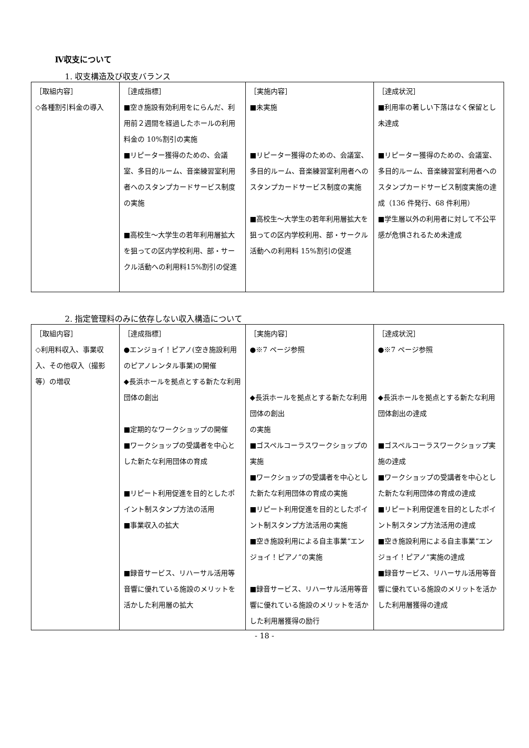Ⅳ収支について
1. 収支構造及び収支バランス
| ［取組内容］ ◇各種割引料金の導入 | ［達成指標］ ■空き施設有効利用をにらんだ、利用前２週間を経過したホールの利用料金の 10%割引の実施 ■リピーター獲得のための、会議室、多目的ルーム、音楽練習室利用者へのスタンプカードサービス制度の実施 ■高校生～大学生の若年利用層拡大を狙っての区内学校利用、部・サークル活動への利用料15%割引の促進 | ［実施内容］ ■未実施 ■リピーター獲得のための、会議室、多目的ルーム、音楽練習室利用者へのスタンプカードサービス制度の実施 ■高校生～大学生の若年利用層拡大を狙っての区内学校利用、部・サークル活動への利用料 15%割引の促進 | ［達成状況］ ■利用率の著しい下落はなく保留とし未達成 ■リピーター獲得のための、会議室、多目的ルーム、音楽練習室利用者へのスタンプカードサービス制度実施の達成（136 件発行、68 件利用） ■学生層以外の利用者に対して不公平感が危惧されるため未達成 |
2. 指定管理料のみに依存しない収入構造について
| ［取組内容］ ◇利用料収入、事業収入、その他収入（撮影等）の増収 | ［達成指標］ ●エンジョイ！ピアノ(空き施設利用のピアノレンタル事業)の開催 ◆長浜ホールを拠点とする新たな利用団体の創出 ■定期的なワークショップの開催 ■ワークショップの受講者を中心とした新たな利用団体の育成 ■リピート利用促進を目的としたポイント制スタンプ方法の活用 ■事業収入の拡大 ■録音サービス、リハーサル活用等音響に優れている施設のメリットを活かした利用層の拡大 | ［実施内容］ ●※7 ページ参照 ◆長浜ホールを拠点とする新たな利用団体の創出 の実施 ■ゴスペルコーラスワークショップの実施 ■ワークショップの受講者を中心とした新たな利用団体の育成の実施 ■リピート利用促進を目的としたポイント制スタンプ方法活用の実施 ■空き施設利用による自主事業“エンジョイ！ピアノ”の実施 ■録音サービス、リハーサル活用等音響に優れている施設のメリットを活かした利用層獲得の励行 | ［達成状況］ ●※7 ページ参照 ◆長浜ホールを拠点とする新たな利用団体創出の達成 ■ゴスペルコーラスワークショップ実施の達成 ■ワークショップの受講者を中心とした新たな利用団体の育成の達成 ■リピート利用促進を目的としたポイント制スタンプ方法活用の達成 ■空き施設利用による自主事業“エンジョイ！ピアノ”実施の達成 ■録音サービス、リハーサル活用等音響に優れている施設のメリットを活かした利用層獲得の達成 |
- 18 -